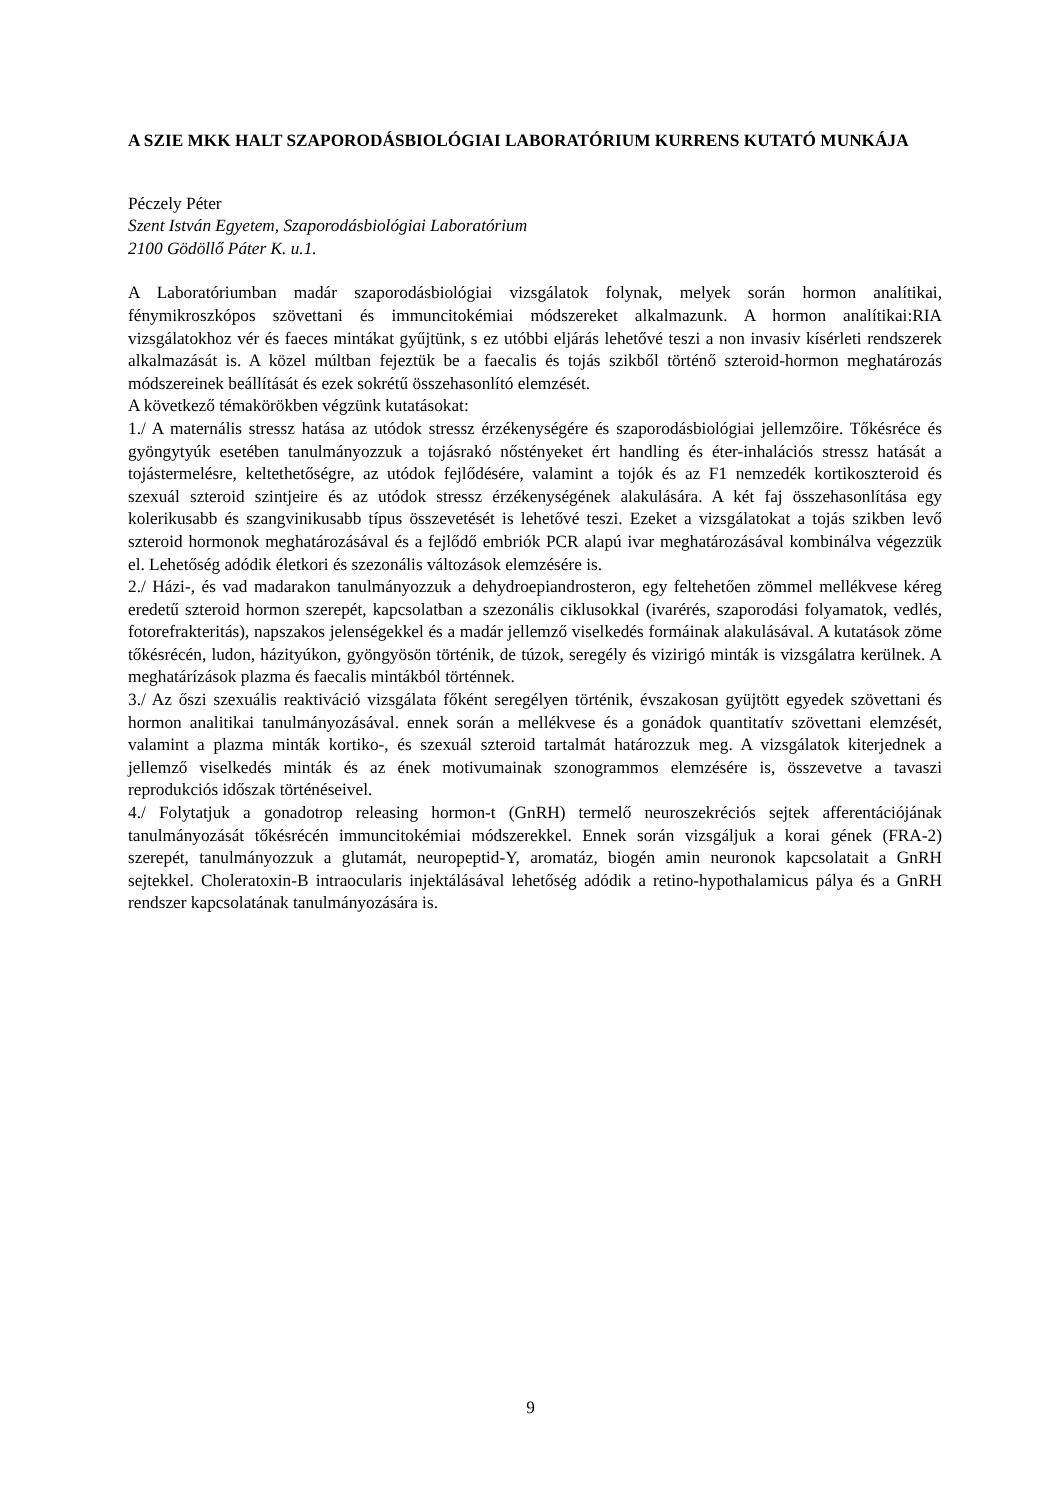A SZIE MKK HALT SZAPORODÁSBIOLÓGIAI LABORATÓRIUM KURRENS KUTATÓ MUNKÁJA
Péczely Péter
Szent István Egyetem, Szaporodásbiológiai Laboratórium
2100 Gödöllő Páter K. u.1.
A Laboratóriumban madár szaporodásbiológiai vizsgálatok folynak, melyek során hormon analítikai, fénymikroszkópos szövettani és immuncitokémiai módszereket alkalmazunk. A hormon analítikai:RIA vizsgálatokhoz vér és faeces mintákat gyűjtünk, s ez utóbbi eljárás lehetővé teszi a non invasiv kísérleti rendszerek alkalmazását is. A közel múltban fejeztük be a faecalis és tojás szikből történő szteroid-hormon meghatározás módszereinek beállítását és ezek sokrétű összehasonlító elemzését.
A következő témakörökben végzünk kutatásokat:
1./ A maternális stressz hatása az utódok stressz érzékenységére és szaporodásbiológiai jellemzőire. Tőkésréce és gyöngytyúk esetében tanulmányozzuk a tojásrakó nőstényeket ért handling és éter-inhalációs stressz hatását a tojástermelésre, keltethetőségre, az utódok fejlődésére, valamint a tojók és az F1 nemzedék kortikoszteroid és szexuál szteroid szintjeire és az utódok stressz érzékenységének alakulására. A két faj összehasonlítása egy kolerikusabb és szangvinikusabb típus összevetését is lehetővé teszi. Ezeket a vizsgálatokat a tojás szikben levő szteroid hormonok meghatározásával és a fejlődő embriók PCR alapú ivar meghatározásával kombinálva végezzük el. Lehetőség adódik életkori és szezonális változások elemzésére is.
2./ Házi-, és vad madarakon tanulmányozzuk a dehydroepiandrosteron, egy feltehetően zömmel mellékvese kéreg eredetű szteroid hormon szerepét, kapcsolatban a szezonális ciklusokkal (ivarérés, szaporodási folyamatok, vedlés, fotorefrakteritás), napszakos jelenségekkel és a madár jellemző viselkedés formáinak alakulásával. A kutatások zöme tőkésrécén, ludon, házityúkon, gyöngyösön történik, de túzok, seregély és vizirigó minták is vizsgálatra kerülnek. A meghatárízások plazma és faecalis mintákból történnek.
3./ Az őszi szexuális reaktiváció vizsgálata főként seregélyen történik, évszakosan gyüjtött egyedek szövettani és hormon analitikai tanulmányozásával. ennek során a mellékvese és a gonádok quantitatív szövettani elemzését, valamint a plazma minták kortiko-, és szexuál szteroid tartalmát határozzuk meg. A vizsgálatok kiterjednek a jellemző viselkedés minták és az ének motivumainak szonogrammos elemzésére is, összevetve a tavaszi reprodukciós időszak történéseivel.
4./ Folytatjuk a gonadotrop releasing hormon-t (GnRH) termelő neuroszekréciós sejtek afferentációjának tanulmányozását tőkésrécén immuncitokémiai módszerekkel. Ennek során vizsgáljuk a korai gének (FRA-2) szerepét, tanulmányozzuk a glutamát, neuropeptid-Y, aromatáz, biogén amin neuronok kapcsolatait a GnRH sejtekkel. Choleratoxin-B intraocularis injektálásával lehetőség adódik a retino-hypothalamicus pálya és a GnRH rendszer kapcsolatának tanulmányozására is.
9